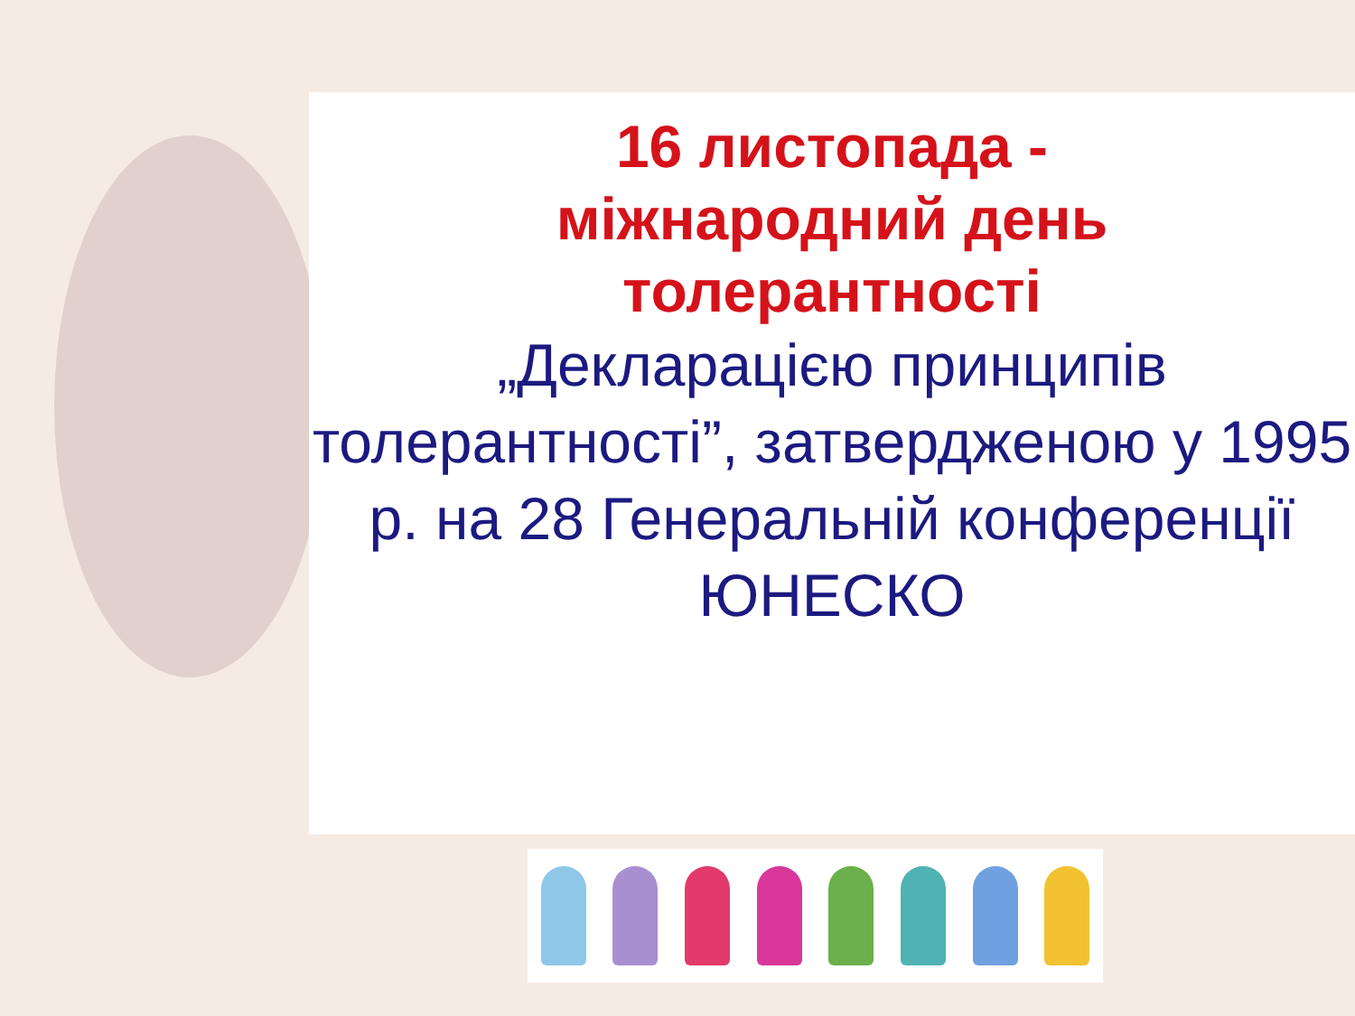16 листопада -
міжнародний день
толерантності
„Декларацією принципів толерантності”, затвердженою у 1995 р. на 28 Генеральній конференції ЮНЕСКО